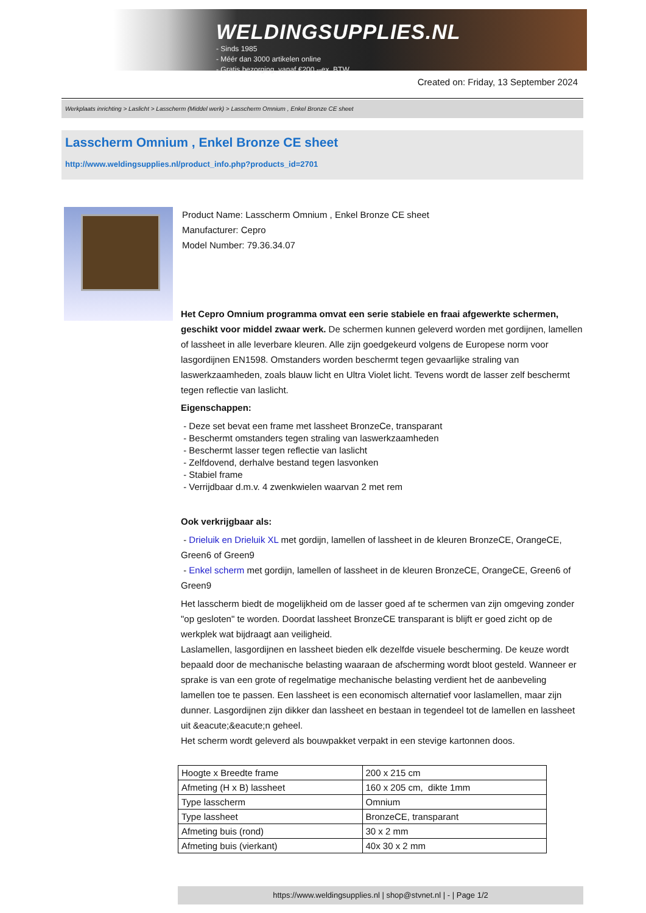WELDINGSUPPLIES.NL
- Sinds 1985
- Méér dan 3000 artikelen online
- Gratis bezorging, vanaf €200,--ex. BTW
Created on: Friday, 13 September 2024
Werkplaats inrichting > Laslicht > Lasscherm (Middel werk) > Lasscherm Omnium , Enkel Bronze CE sheet
Lasscherm Omnium , Enkel Bronze CE sheet
http://www.weldingsupplies.nl/product_info.php?products_id=2701
Product Name: Lasscherm Omnium , Enkel Bronze CE sheet
Manufacturer: Cepro
Model Number: 79.36.34.07
Het Cepro Omnium programma omvat een serie stabiele en fraai afgewerkte schermen, geschikt voor middel zwaar werk. De schermen kunnen geleverd worden met gordijnen, lamellen of lassheet in alle leverbare kleuren. Alle zijn goedgekeurd volgens de Europese norm voor lasgordijnen EN1598. Omstanders worden beschermt tegen gevaarlijke straling van laswerkzaamheden, zoals blauw licht en Ultra Violet licht. Tevens wordt de lasser zelf beschermt tegen reflectie van laslicht.
Eigenschappen:
- Deze set bevat een frame met lassheet BronzeCe, transparant
- Beschermt omstanders tegen straling van laswerkzaamheden
- Beschermt lasser tegen reflectie van laslicht
- Zelfdovend, derhalve bestand tegen lasvonken
- Stabiel frame
- Verrijdbaar d.m.v. 4 zwenkwielen waarvan 2 met rem
Ook verkrijgbaar als:
- Drieluik en Drieluik XL met gordijn, lamellen of lassheet in de kleuren BronzeCE, OrangeCE, Green6 of Green9
- Enkel scherm met gordijn, lamellen of lassheet in de kleuren BronzeCE, OrangeCE, Green6 of Green9
Het lasscherm biedt de mogelijkheid om de lasser goed af te schermen van zijn omgeving zonder "op gesloten" te worden. Doordat lassheet BronzeCE transparant is blijft er goed zicht op de werkplek wat bijdraagt aan veiligheid.
Laslamellen, lasgordijnen en lassheet bieden elk dezelfde visuele bescherming. De keuze wordt bepaald door de mechanische belasting waaraan de afscherming wordt bloot gesteld. Wanneer er sprake is van een grote of regelmatige mechanische belasting verdient het de aanbeveling lamellen toe te passen. Een lassheet is een economisch alternatief voor laslamellen, maar zijn dunner. Lasgordijnen zijn dikker dan lassheet en bestaan in tegendeel tot de lamellen en lassheet uit &eacute;&eacute;n geheel.
Het scherm wordt geleverd als bouwpakket verpakt in een stevige kartonnen doos.
| Hoogte x Breedte frame | 200 x 215 cm |
| Afmeting (H x B) lassheet | 160 x 205 cm, dikte 1mm |
| Type lasscherm | Omnium |
| Type lassheet | BronzeCE, transparant |
| Afmeting buis (rond) | 30 x 2 mm |
| Afmeting buis (vierkant) | 40x 30 x 2 mm |
https://www.weldingsupplies.nl | shop@stvnet.nl | - | Page 1/2